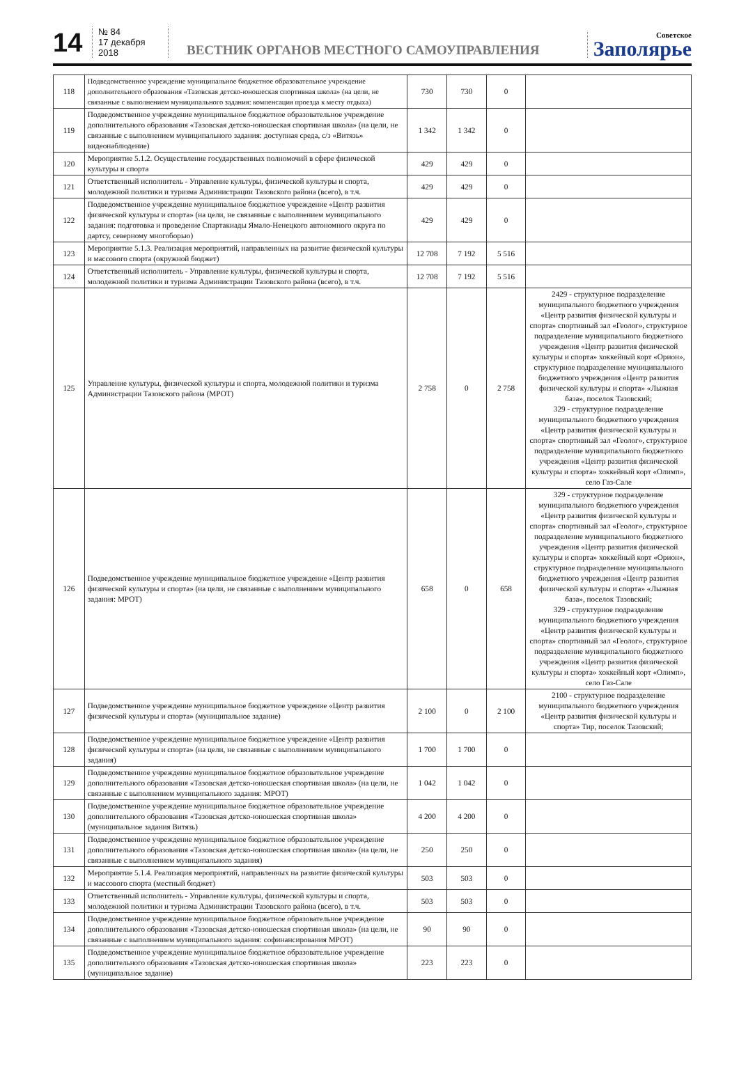14
№ 84
17 декабря 2018
ВЕСТНИК ОРГАНОВ МЕСТНОГО САМОУПРАВЛЕНИЯ
Советское
Заполярье
| 118 | Подведомственное учреждение муниципальное бюджетное образовательное учреждение дополнительного образования «Тазовская детско-юношеская спортивная школа» (на цели, не связанные с выполнением муниципального задания: компенсация проезда к месту отдыха) | 730 | 730 | 0 | |
| 119 | Подведомственное учреждение муниципальное бюджетное образовательное учреждение дополнительного образования «Тазовская детско-юношеская спортивная школа» (на цели, не связанные с выполнением муниципального задания: доступная среда, с/з «Витязь» видеонаблюдение) | 1 342 | 1 342 | 0 | |
| 120 | Мероприятие 5.1.2. Осуществление государственных полномочий в сфере физической культуры и спорта | 429 | 429 | 0 | |
| 121 | Ответственный исполнитель - Управление культуры, физической культуры и спорта, молодежной политики и туризма Администрации Тазовского района (всего), в т.ч. | 429 | 429 | 0 | |
| 122 | Подведомственное учреждение муниципальное бюджетное учреждение «Центр развития физической культуры и спорта» (на цели, не связанные с выполнением муниципального задания: подготовка и проведение Спартакиады Ямало-Ненецкого автономного округа по дартсу, северному многоборью) | 429 | 429 | 0 | |
| 123 | Мероприятие 5.1.3. Реализация мероприятий, направленных на развитие физической культуры и массового спорта (окружной бюджет) | 12 708 | 7 192 | 5 516 | |
| 124 | Ответственный исполнитель - Управление культуры, физической культуры и спорта, молодежной политики и туризма Администрации Тазовского района (всего), в т.ч. | 12 708 | 7 192 | 5 516 | |
| 125 | Управление культуры, физической культуры и спорта, молодежной политики и туризма Администрации Тазовского района (МРОТ) | 2 758 | 0 | 2 758 | 2429 - структурное подразделение муниципального бюджетного учреждения «Центр развития физической культуры и спорта» спортивный зал «Геолог», структурное подразделение муниципального бюджетного учреждения «Центр развития физической культуры и спорта» хоккейный корт «Орион», структурное подразделение муниципального бюджетного учреждения «Центр развития физической культуры и спорта» «Лыжная база», поселок Тазовский; 329 - структурное подразделение муниципального бюджетного учреждения «Центр развития физической культуры и спорта» спортивный зал «Геолог», структурное подразделение муниципального бюджетного учреждения «Центр развития физической культуры и спорта» хоккейный корт «Олимп», село Газ-Сале |
| 126 | Подведомственное учреждение муниципальное бюджетное учреждение «Центр развития физической культуры и спорта» (на цели, не связанные с выполнением муниципального задания: МРОТ) | 658 | 0 | 658 | 329 - структурное подразделение муниципального бюджетного учреждения «Центр развития физической культуры и спорта» спортивный зал «Геолог», структурное подразделение муниципального бюджетного учреждения «Центр развития физической культуры и спорта» хоккейный корт «Орион», структурное подразделение муниципального бюджетного учреждения «Центр развития физической культуры и спорта» «Лыжная база», поселок Тазовский; 329 - структурное подразделение муниципального бюджетного учреждения «Центр развития физической культуры и спорта» спортивный зал «Геолог», структурное подразделение муниципального бюджетного учреждения «Центр развития физической культуры и спорта» хоккейный корт «Олимп», село Газ-Сале |
| 127 | Подведомственное учреждение муниципальное бюджетное учреждение «Центр развития физической культуры и спорта» (муниципальное задание) | 2 100 | 0 | 2 100 | 2100 - структурное подразделение муниципального бюджетного учреждения «Центр развития физической культуры и спорта» Тир, поселок Тазовский; |
| 128 | Подведомственное учреждение муниципальное бюджетное учреждение «Центр развития физической культуры и спорта» (на цели, не связанные с выполнением муниципального задания) | 1 700 | 1 700 | 0 | |
| 129 | Подведомственное учреждение муниципальное бюджетное образовательное учреждение дополнительного образования «Тазовская детско-юношеская спортивная школа» (на цели, не связанные с выполнением муниципального задания: МРОТ) | 1 042 | 1 042 | 0 | |
| 130 | Подведомственное учреждение муниципальное бюджетное образовательное учреждение дополнительного образования «Тазовская детско-юношеская спортивная школа» (муниципальное задания Витязь) | 4 200 | 4 200 | 0 | |
| 131 | Подведомственное учреждение муниципальное бюджетное образовательное учреждение дополнительного образования «Тазовская детско-юношеская спортивная школа» (на цели, не связанные с выполнением муниципального задания) | 250 | 250 | 0 | |
| 132 | Мероприятие 5.1.4. Реализация мероприятий, направленных на развитие физической культуры и массового спорта (местный бюджет) | 503 | 503 | 0 | |
| 133 | Ответственный исполнитель - Управление культуры, физической культуры и спорта, молодежной политики и туризма Администрации Тазовского района (всего), в т.ч. | 503 | 503 | 0 | |
| 134 | Подведомственное учреждение муниципальное бюджетное образовательное учреждение дополнительного образования «Тазовская детско-юношеская спортивная школа» (на цели, не связанные с выполнением муниципального задания: софинансирования МРОТ) | 90 | 90 | 0 | |
| 135 | Подведомственное учреждение муниципальное бюджетное образовательное учреждение дополнительного образования «Тазовская детско-юношеская спортивная школа» (муниципальное задание) | 223 | 223 | 0 | |